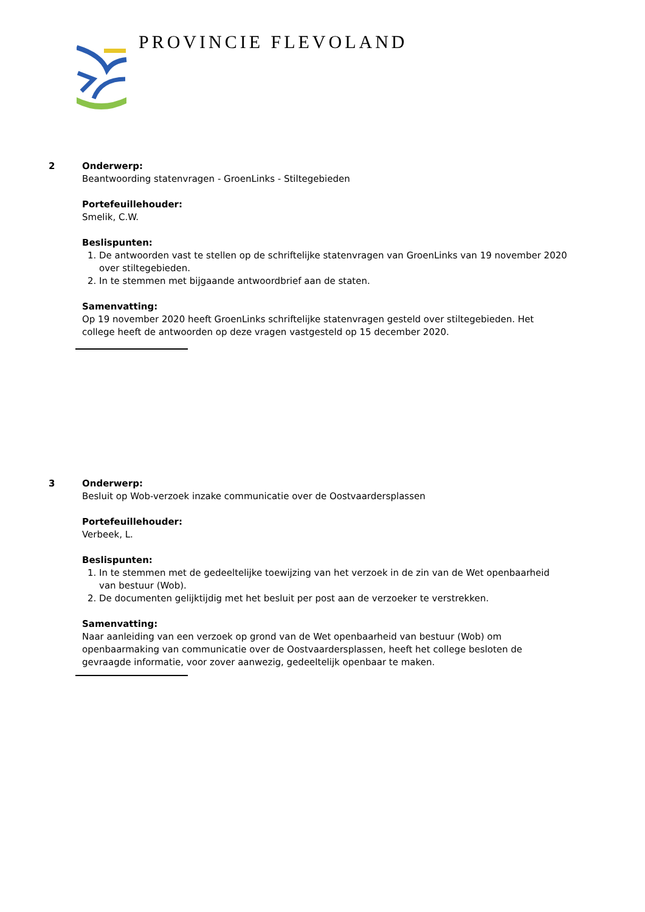PROVINCIE FLEVOLAND
2 Onderwerp:
Beantwoording statenvragen - GroenLinks - Stiltegebieden
Portefeuillehouder:
Smelik, C.W.
Beslispunten:
1. De antwoorden vast te stellen op de schriftelijke statenvragen van GroenLinks van 19 november 2020 over stiltegebieden.
2. In te stemmen met bijgaande antwoordbrief aan de staten.
Samenvatting:
Op 19 november 2020 heeft GroenLinks schriftelijke statenvragen gesteld over stiltegebieden. Het college heeft de antwoorden op deze vragen vastgesteld op 15 december 2020.
3 Onderwerp:
Besluit op Wob-verzoek inzake communicatie over de Oostvaardersplassen
Portefeuillehouder:
Verbeek, L.
Beslispunten:
1. In te stemmen met de gedeeltelijke toewijzing van het verzoek in de zin van de Wet openbaarheid van bestuur (Wob).
2. De documenten gelijktijdig met het besluit per post aan de verzoeker te verstrekken.
Samenvatting:
Naar aanleiding van een verzoek op grond van de Wet openbaarheid van bestuur (Wob) om openbaarmaking van communicatie over de Oostvaardersplassen, heeft het college besloten de gevraagde informatie, voor zover aanwezig, gedeeltelijk openbaar te maken.